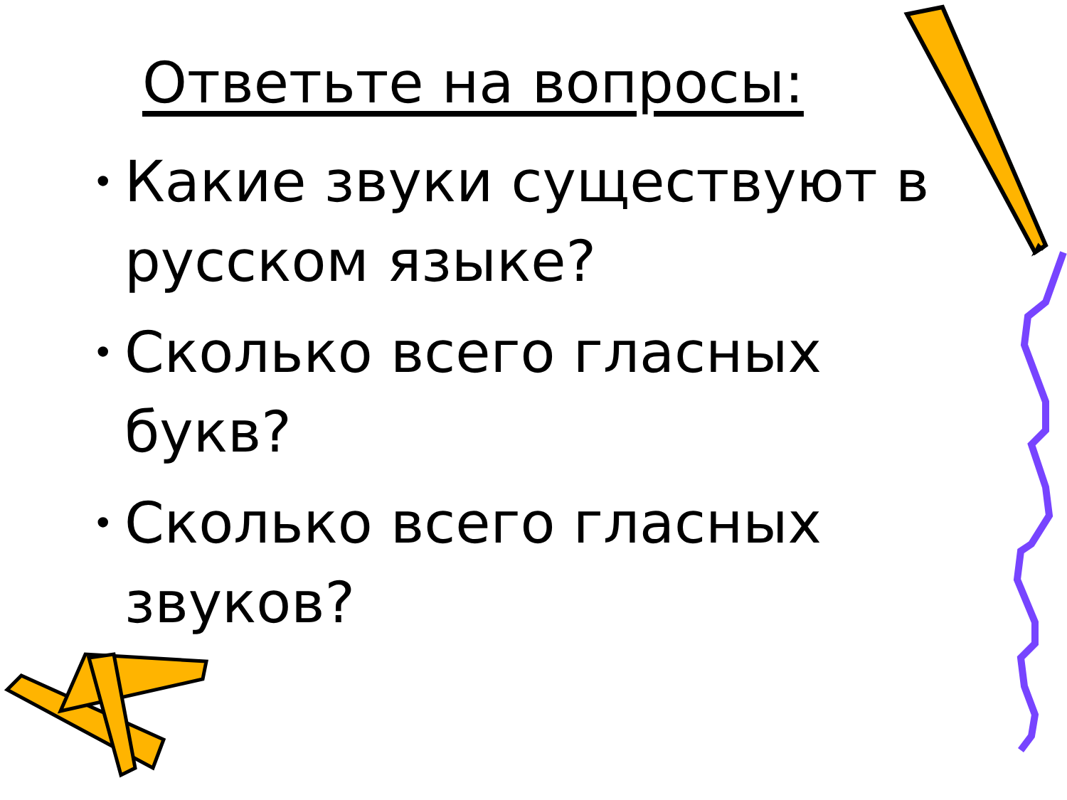Ответьте на вопросы:
• Какие звуки существуют в русском языке?
• Сколько всего гласных букв?
• Сколько всего гласных звуков?